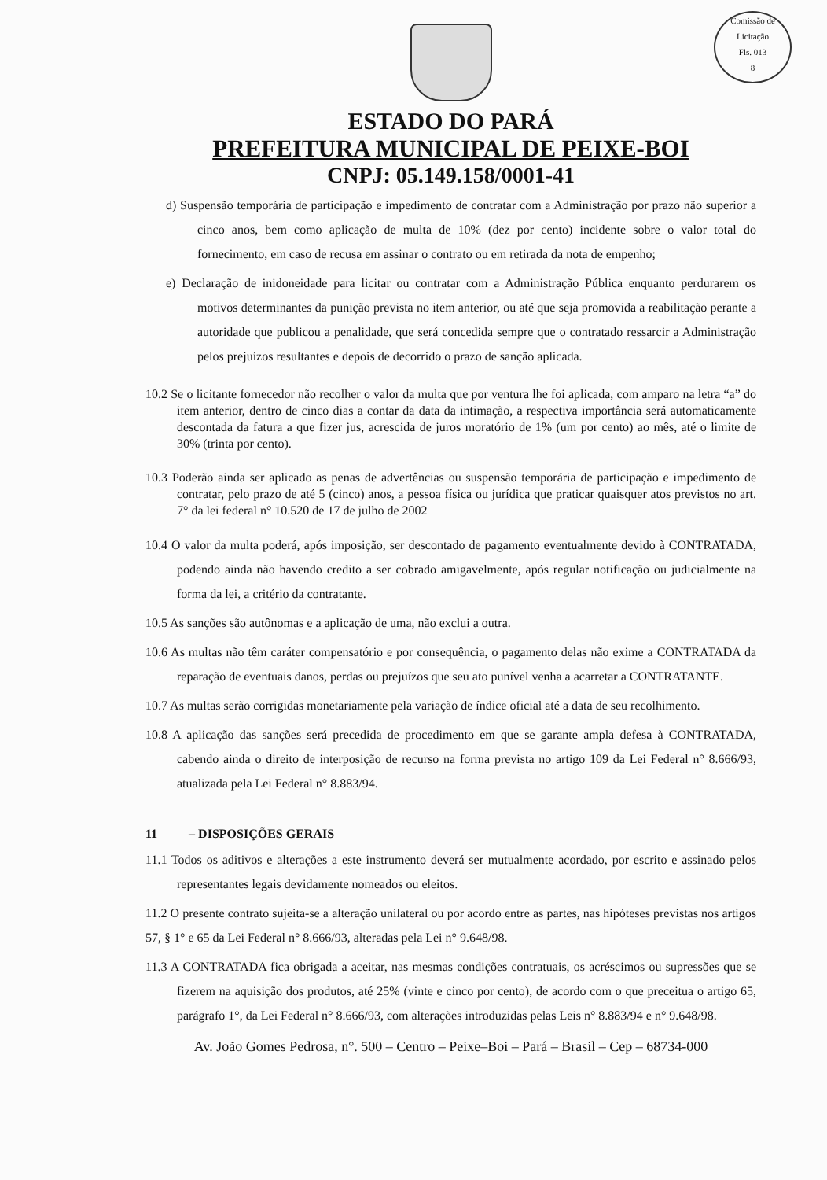Comissão de Licitação
Fls. 013
8
ESTADO DO PARÁ
PREFEITURA MUNICIPAL DE PEIXE-BOI
CNPJ: 05.149.158/0001-41
d) Suspensão temporária de participação e impedimento de contratar com a Administração por prazo não superior a cinco anos, bem como aplicação de multa de 10% (dez por cento) incidente sobre o valor total do fornecimento, em caso de recusa em assinar o contrato ou em retirada da nota de empenho;
e) Declaração de inidoneidade para licitar ou contratar com a Administração Pública enquanto perdurarem os motivos determinantes da punição prevista no item anterior, ou até que seja promovida a reabilitação perante a autoridade que publicou a penalidade, que será concedida sempre que o contratado ressarcir a Administração pelos prejuízos resultantes e depois de decorrido o prazo de sanção aplicada.
10.2 Se o licitante fornecedor não recolher o valor da multa que por ventura lhe foi aplicada, com amparo na letra “a” do item anterior, dentro de cinco dias a contar da data da intimação, a respectiva importância será automaticamente descontada da fatura a que fizer jus, acrescida de juros moratório de 1% (um por cento) ao mês, até o limite de 30% (trinta por cento).
10.3 Poderão ainda ser aplicado as penas de advertências ou suspensão temporária de participação e impedimento de contratar, pelo prazo de até 5 (cinco) anos, a pessoa física ou jurídica que praticar quaisquer atos previstos no art. 7° da lei federal n° 10.520 de 17 de julho de 2002
10.4 O valor da multa poderá, após imposição, ser descontado de pagamento eventualmente devido à CONTRATADA, podendo ainda não havendo credito a ser cobrado amigavelmente, após regular notificação ou judicialmente na forma da lei, a critério da contratante.
10.5 As sanções são autônomas e a aplicação de uma, não exclui a outra.
10.6 As multas não têm caráter compensatório e por consequência, o pagamento delas não exime a CONTRATADA da reparação de eventuais danos, perdas ou prejuízos que seu ato punível venha a acarretar a CONTRATANTE.
10.7 As multas serão corrigidas monetariamente pela variação de índice oficial até a data de seu recolhimento.
10.8 A aplicação das sanções será precedida de procedimento em que se garante ampla defesa à CONTRATADA, cabendo ainda o direito de interposição de recurso na forma prevista no artigo 109 da Lei Federal n° 8.666/93, atualizada pela Lei Federal n° 8.883/94.
11 – DISPOSIÇÕES GERAIS
11.1 Todos os aditivos e alterações a este instrumento deverá ser mutualmente acordado, por escrito e assinado pelos representantes legais devidamente nomeados ou eleitos.
11.2 O presente contrato sujeita-se a alteração unilateral ou por acordo entre as partes, nas hipóteses previstas nos artigos 57, § 1° e 65 da Lei Federal n° 8.666/93, alteradas pela Lei n° 9.648/98.
11.3 A CONTRATADA fica obrigada a aceitar, nas mesmas condições contratuais, os acréscimos ou supressões que se fizerem na aquisição dos produtos, até 25% (vinte e cinco por cento), de acordo com o que preceitua o artigo 65, parágrafo 1°, da Lei Federal n° 8.666/93, com alterações introduzidas pelas Leis n° 8.883/94 e n° 9.648/98.
Av. João Gomes Pedrosa, n°. 500 – Centro – Peixe–Boi – Pará – Brasil – Cep – 68734-000